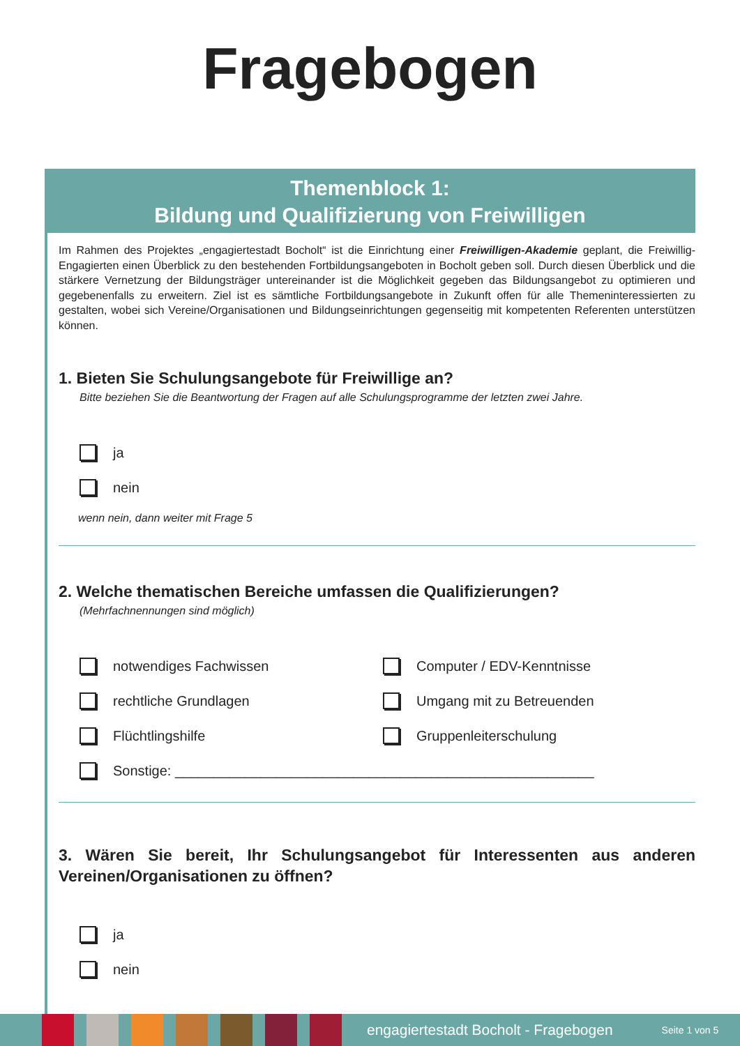Fragebogen
Themenblock 1:
Bildung und Qualifizierung von Freiwilligen
Im Rahmen des Projektes „engagiertestadt Bocholt“ ist die Einrichtung einer Freiwilligen-Akademie geplant, die Freiwillig-Engagierten einen Überblick zu den bestehenden Fortbildungsangeboten in Bocholt geben soll. Durch diesen Überblick und die stärkere Vernetzung der Bildungsträger untereinander ist die Möglichkeit gegeben das Bildungsangebot zu optimieren und gegebenenfalls zu erweitern. Ziel ist es sämtliche Fortbildungsangebote in Zukunft offen für alle Themeninteressierten zu gestalten, wobei sich Vereine/Organisationen und Bildungseinrichtungen gegenseitig mit kompetenten Referenten unterstützen können.
1. Bieten Sie Schulungsangebote für Freiwillige an?
Bitte beziehen Sie die Beantwortung der Fragen auf alle Schulungsprogramme der letzten zwei Jahre.
ja
nein
wenn nein, dann weiter mit Frage 5
2. Welche thematischen Bereiche umfassen die Qualifizierungen?
(Mehrfachnennungen sind möglich)
notwendiges Fachwissen
Computer / EDV-Kenntnisse
rechtliche Grundlagen
Umgang mit zu Betreuenden
Flüchtlingshilfe
Gruppenleiterschulung
Sonstige: ______________________________________________________
3. Wären Sie bereit, Ihr Schulungsangebot für Interessenten aus anderen Vereinen/Organisationen zu öffnen?
ja
nein
engagiertestadt Bocholt - Fragebogen Seite 1 von 5